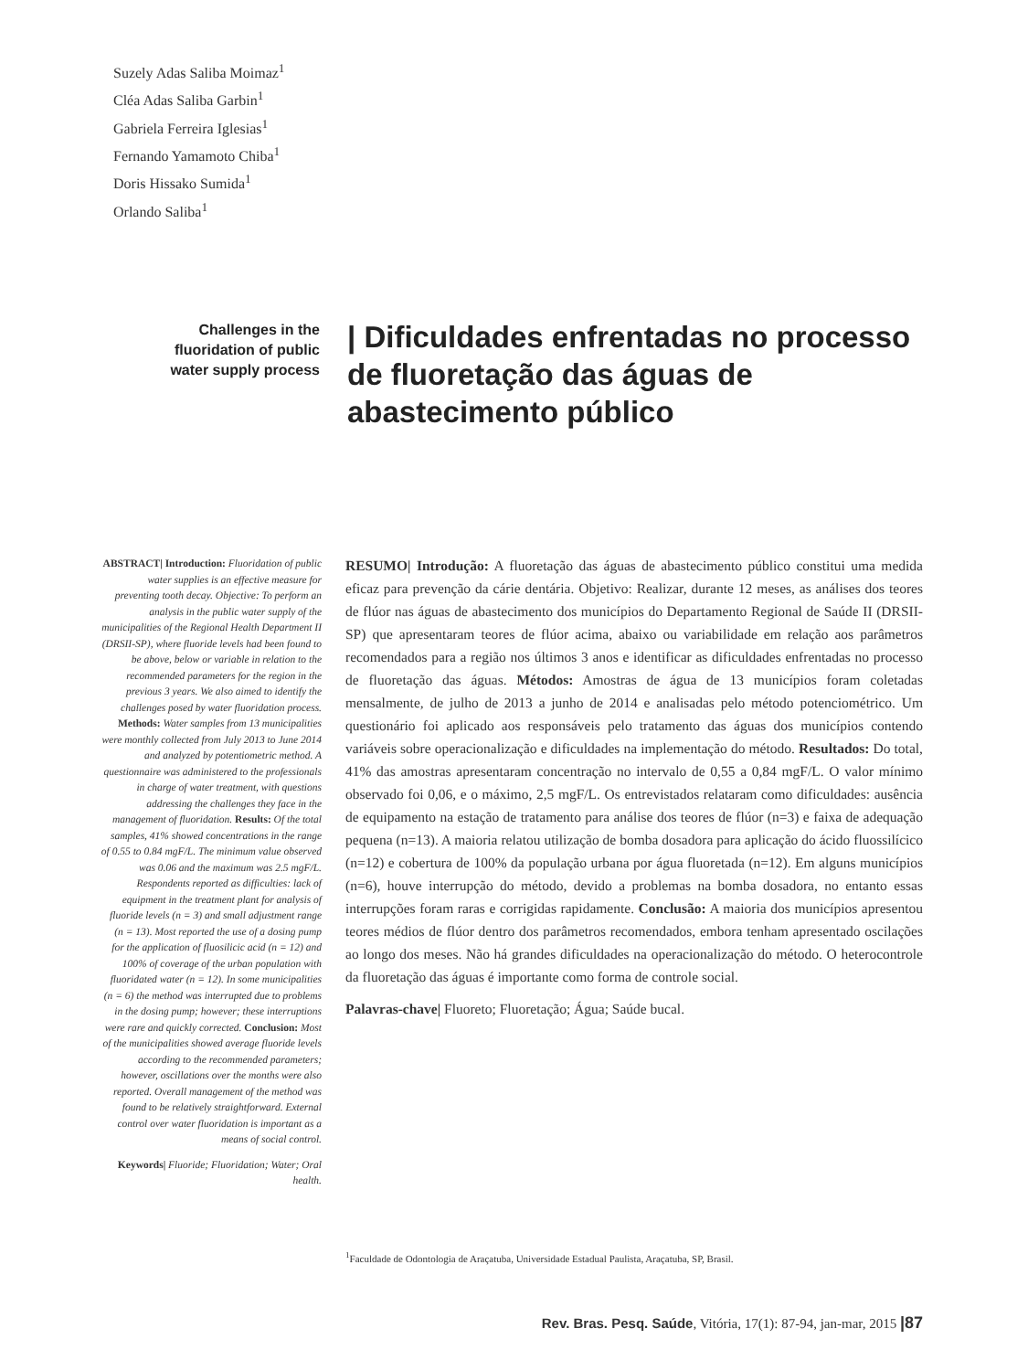Suzely Adas Saliba Moimaz<sup>1</sup>
Cléa Adas Saliba Garbin<sup>1</sup>
Gabriela Ferreira Iglesias<sup>1</sup>
Fernando Yamamoto Chiba<sup>1</sup>
Doris Hissako Sumida<sup>1</sup>
Orlando Saliba<sup>1</sup>
Challenges in the fluoridation of public water supply process
| Dificuldades enfrentadas no processo de fluoretação das águas de abastecimento público
ABSTRACT| Introduction: Fluoridation of public water supplies is an effective measure for preventing tooth decay. Objective: To perform an analysis in the public water supply of the municipalities of the Regional Health Department II (DRSII-SP), where fluoride levels had been found to be above, below or variable in relation to the recommended parameters for the region in the previous 3 years. We also aimed to identify the challenges posed by water fluoridation process. Methods: Water samples from 13 municipalities were monthly collected from July 2013 to June 2014 and analyzed by potentiometric method. A questionnaire was administered to the professionals in charge of water treatment, with questions addressing the challenges they face in the management of fluoridation. Results: Of the total samples, 41% showed concentrations in the range of 0.55 to 0.84 mgF/L. The minimum value observed was 0.06 and the maximum was 2.5 mgF/L. Respondents reported as difficulties: lack of equipment in the treatment plant for analysis of fluoride levels (n = 3) and small adjustment range (n = 13). Most reported the use of a dosing pump for the application of fluosilicic acid (n = 12) and 100% of coverage of the urban population with fluoridated water (n = 12). In some municipalities (n = 6) the method was interrupted due to problems in the dosing pump; however; these interruptions were rare and quickly corrected. Conclusion: Most of the municipalities showed average fluoride levels according to the recommended parameters; however, oscillations over the months were also reported. Overall management of the method was found to be relatively straightforward. External control over water fluoridation is important as a means of social control.
Keywords| Fluoride; Fluoridation; Water; Oral health.
RESUMO| Introdução: A fluoretação das águas de abastecimento público constitui uma medida eficaz para prevenção da cárie dentária. Objetivo: Realizar, durante 12 meses, as análises dos teores de flúor nas águas de abastecimento dos municípios do Departamento Regional de Saúde II (DRSII-SP) que apresentaram teores de flúor acima, abaixo ou variabilidade em relação aos parâmetros recomendados para a região nos últimos 3 anos e identificar as dificuldades enfrentadas no processo de fluoretação das águas. Métodos: Amostras de água de 13 municípios foram coletadas mensalmente, de julho de 2013 a junho de 2014 e analisadas pelo método potenciométrico. Um questionário foi aplicado aos responsáveis pelo tratamento das águas dos municípios contendo variáveis sobre operacionalização e dificuldades na implementação do método. Resultados: Do total, 41% das amostras apresentaram concentração no intervalo de 0,55 a 0,84 mgF/L. O valor mínimo observado foi 0,06, e o máximo, 2,5 mgF/L. Os entrevistados relataram como dificuldades: ausência de equipamento na estação de tratamento para análise dos teores de flúor (n=3) e faixa de adequação pequena (n=13). A maioria relatou utilização de bomba dosadora para aplicação do ácido fluossilícico (n=12) e cobertura de 100% da população urbana por água fluoretada (n=12). Em alguns municípios (n=6), houve interrupção do método, devido a problemas na bomba dosadora, no entanto essas interrupções foram raras e corrigidas rapidamente. Conclusão: A maioria dos municípios apresentou teores médios de flúor dentro dos parâmetros recomendados, embora tenham apresentado oscilações ao longo dos meses. Não há grandes dificuldades na operacionalização do método. O heterocontrole da fluoretação das águas é importante como forma de controle social.
Palavras-chave| Fluoreto; Fluoretação; Água; Saúde bucal.
<sup>1</sup> Faculdade de Odontologia de Araçatuba, Universidade Estadual Paulista, Araçatuba, SP, Brasil.
Rev. Bras. Pesq. Saúde, Vitória, 17(1): 87-94, jan-mar, 2015 |87